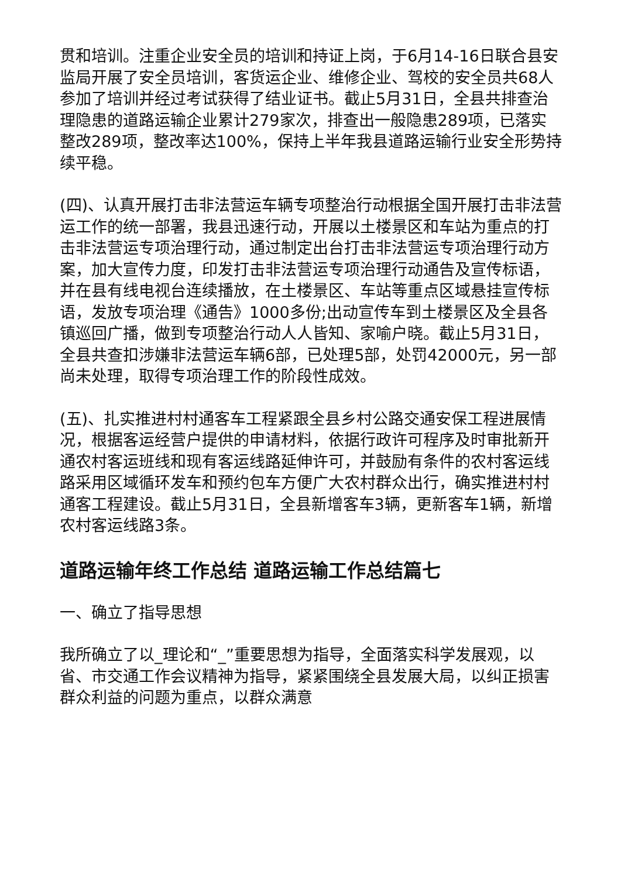贯和培训。注重企业安全员的培训和持证上岗，于6月14-16日联合县安监局开展了安全员培训，客货运企业、维修企业、驾校的安全员共68人参加了培训并经过考试获得了结业证书。截止5月31日，全县共排查治理隐患的道路运输企业累计279家次，排查出一般隐患289项，已落实整改289项，整改率达100%，保持上半年我县道路运输行业安全形势持续平稳。
(四)、认真开展打击非法营运车辆专项整治行动根据全国开展打击非法营运工作的统一部署，我县迅速行动，开展以土楼景区和车站为重点的打击非法营运专项治理行动，通过制定出台打击非法营运专项治理行动方案，加大宣传力度，印发打击非法营运专项治理行动通告及宣传标语，并在县有线电视台连续播放，在土楼景区、车站等重点区域悬挂宣传标语，发放专项治理《通告》1000多份;出动宣传车到土楼景区及全县各镇巡回广播，做到专项整治行动人人皆知、家喻户晓。截止5月31日，全县共查扣涉嫌非法营运车辆6部，已处理5部，处罚42000元，另一部尚未处理，取得专项治理工作的阶段性成效。
(五)、扎实推进村村通客车工程紧跟全县乡村公路交通安保工程进展情况，根据客运经营户提供的申请材料，依据行政许可程序及时审批新开通农村客运班线和现有客运线路延伸许可，并鼓励有条件的农村客运线路采用区域循环发车和预约包车方便广大农村群众出行，确实推进村村通客工程建设。截止5月31日，全县新增客车3辆，更新客车1辆，新增农村客运线路3条。
道路运输年终工作总结 道路运输工作总结篇七
一、确立了指导思想
我所确立了以_理论和“_”重要思想为指导，全面落实科学发展观，以省、市交通工作会议精神为指导，紧紧围绕全县发展大局，以纠正损害群众利益的问题为重点，以群众满意